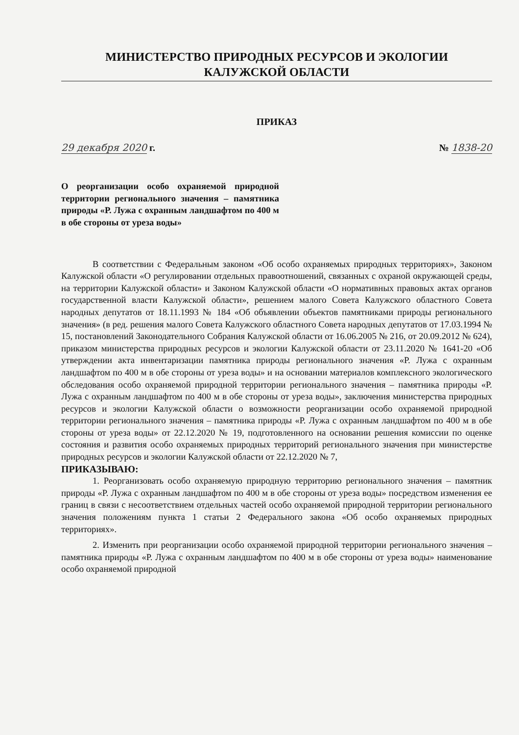МИНИСТЕРСТВО ПРИРОДНЫХ РЕСУРСОВ И ЭКОЛОГИИ
КАЛУЖСКОЙ ОБЛАСТИ
ПРИКАЗ
29 декабря 2020 г. № 1838-20
О реорганизации особо охраняемой природной территории регионального значения – памятника природы «Р. Лужа с охранным ландшафтом по 400 м в обе стороны от уреза воды»
В соответствии с Федеральным законом «Об особо охраняемых природных территориях», Законом Калужской области «О регулировании отдельных правоотношений, связанных с охраной окружающей среды, на территории Калужской области» и Законом Калужской области «О нормативных правовых актах органов государственной власти Калужской области», решением малого Совета Калужского областного Совета народных депутатов от 18.11.1993 № 184 «Об объявлении объектов памятниками природы регионального значения» (в ред. решения малого Совета Калужского областного Совета народных депутатов от 17.03.1994 № 15, постановлений Законодательного Собрания Калужской области от 16.06.2005 № 216, от 20.09.2012 № 624), приказом министерства природных ресурсов и экологии Калужской области от 23.11.2020 № 1641-20 «Об утверждении акта инвентаризации памятника природы регионального значения «Р. Лужа с охранным ландшафтом по 400 м в обе стороны от уреза воды» и на основании материалов комплексного экологического обследования особо охраняемой природной территории регионального значения – памятника природы «Р. Лужа с охранным ландшафтом по 400 м в обе стороны от уреза воды», заключения министерства природных ресурсов и экологии Калужской области о возможности реорганизации особо охраняемой природной территории регионального значения – памятника природы «Р. Лужа с охранным ландшафтом по 400 м в обе стороны от уреза воды» от 22.12.2020 № 19, подготовленного на основании решения комиссии по оценке состояния и развития особо охраняемых природных территорий регионального значения при министерстве природных ресурсов и экологии Калужской области от 22.12.2020 № 7,
ПРИКАЗЫВАЮ:
1. Реорганизовать особо охраняемую природную территорию регионального значения – памятник природы «Р. Лужа с охранным ландшафтом по 400 м в обе стороны от уреза воды» посредством изменения ее границ в связи с несоответствием отдельных частей особо охраняемой природной территории регионального значения положениям пункта 1 статьи 2 Федерального закона «Об особо охраняемых природных территориях».
2. Изменить при реорганизации особо охраняемой природной территории регионального значения – памятника природы «Р. Лужа с охранным ландшафтом по 400 м в обе стороны от уреза воды» наименование особо охраняемой природной